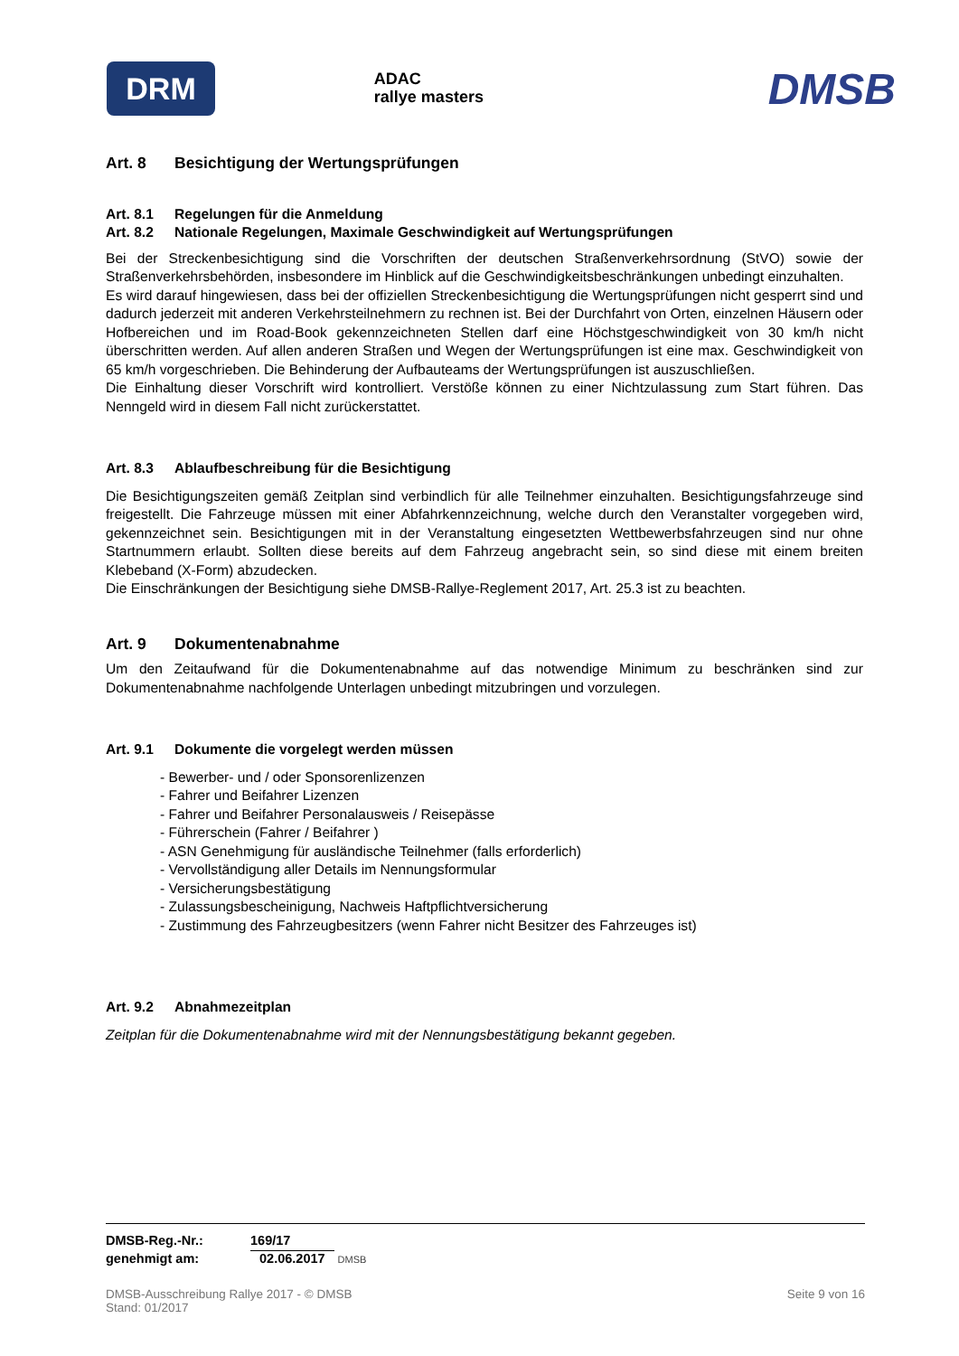DRM
ADAC
rallye masters
DMSB
Art. 8 Besichtigung der Wertungsprüfungen
Art. 8.1 Regelungen für die Anmeldung
Art. 8.2 Nationale Regelungen, Maximale Geschwindigkeit auf Wertungsprüfungen
Bei der Streckenbesichtigung sind die Vorschriften der deutschen Straßenverkehrsordnung (StVO) sowie der Straßenverkehrsbehörden, insbesondere im Hinblick auf die Geschwindigkeitsbeschränkungen unbedingt einzuhalten.
Es wird darauf hingewiesen, dass bei der offiziellen Streckenbesichtigung die Wertungsprüfungen nicht gesperrt sind und dadurch jederzeit mit anderen Verkehrsteilnehmern zu rechnen ist. Bei der Durchfahrt von Orten, einzelnen Häusern oder Hofbereichen und im Road-Book gekennzeichneten Stellen darf eine Höchstgeschwindigkeit von 30 km/h nicht überschritten werden. Auf allen anderen Straßen und Wegen der Wertungsprüfungen ist eine max. Geschwindigkeit von 65 km/h vorgeschrieben. Die Behinderung der Aufbauteams der Wertungsprüfungen ist auszuschließen.
Die Einhaltung dieser Vorschrift wird kontrolliert. Verstöße können zu einer Nichtzulassung zum Start führen. Das Nenngeld wird in diesem Fall nicht zurückerstattet.
Art. 8.3 Ablaufbeschreibung für die Besichtigung
Die Besichtigungszeiten gemäß Zeitplan sind verbindlich für alle Teilnehmer einzuhalten. Besichtigungsfahrzeuge sind freigestellt. Die Fahrzeuge müssen mit einer Abfahrkennzeichnung, welche durch den Veranstalter vorgegeben wird, gekennzeichnet sein. Besichtigungen mit in der Veranstaltung eingesetzten Wettbewerbsfahrzeugen sind nur ohne Startnummern erlaubt. Sollten diese bereits auf dem Fahrzeug angebracht sein, so sind diese mit einem breiten Klebeband (X-Form) abzudecken.
Die Einschränkungen der Besichtigung siehe DMSB-Rallye-Reglement 2017, Art. 25.3 ist zu beachten.
Art. 9 Dokumentenabnahme
Um den Zeitaufwand für die Dokumentenabnahme auf das notwendige Minimum zu beschränken sind zur Dokumentenabnahme nachfolgende Unterlagen unbedingt mitzubringen und vorzulegen.
Art. 9.1 Dokumente die vorgelegt werden müssen
- Bewerber- und / oder Sponsorenlizenzen
- Fahrer und Beifahrer Lizenzen
- Fahrer und Beifahrer Personalausweis / Reisepässe
- Führerschein (Fahrer / Beifahrer )
- ASN Genehmigung für ausländische Teilnehmer (falls erforderlich)
- Vervollständigung aller Details im Nennungsformular
- Versicherungsbestätigung
- Zulassungsbescheinigung, Nachweis Haftpflichtversicherung
- Zustimmung des Fahrzeugbesitzers (wenn Fahrer nicht Besitzer des Fahrzeuges ist)
Art. 9.2 Abnahmezeitplan
Zeitplan für die Dokumentenabnahme wird mit der Nennungsbestätigung bekannt gegeben.
| DMSB-Reg.-Nr.: | 169/17 |
| genehmigt am: | 02.06.2017 DMSB |
DMSB-Ausschreibung Rallye 2017 - © DMSB
Stand: 01/2017
Seite 9 von 16